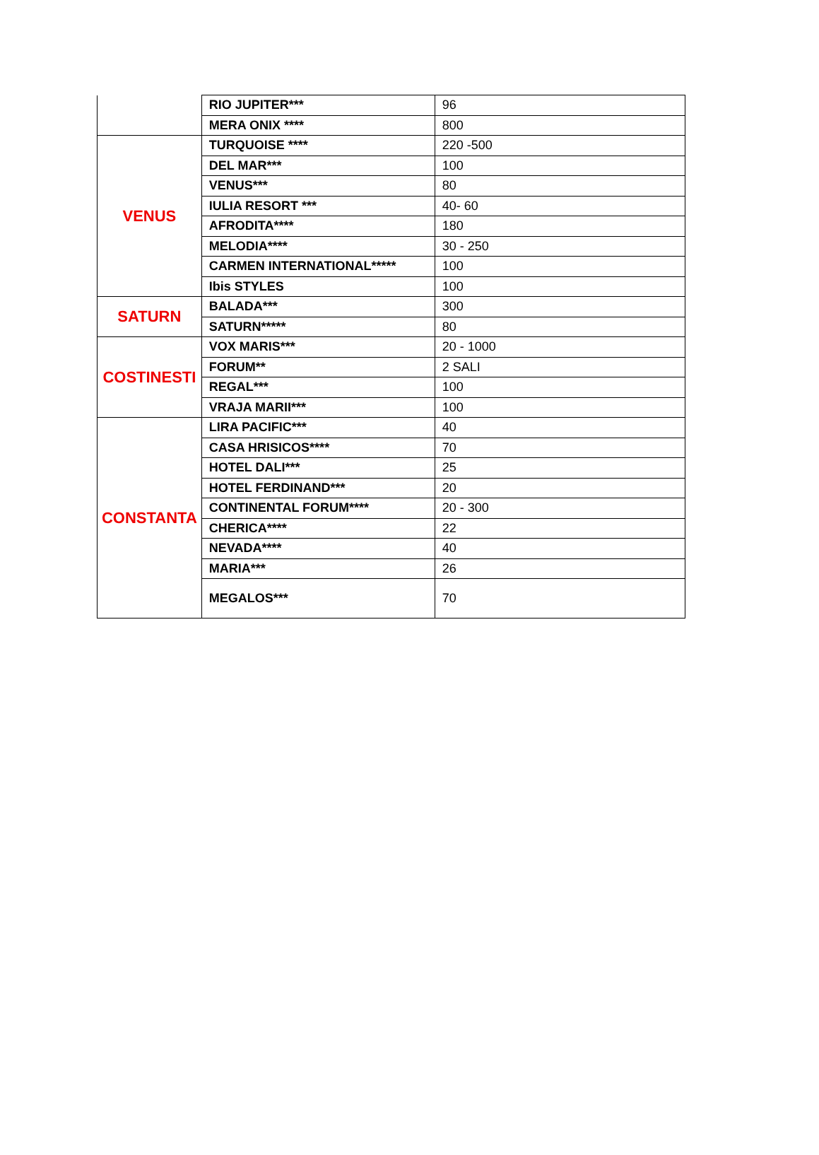| | RIO JUPITER*** | 96 |
| | MERA ONIX **** | 800 |
| VENUS | TURQUOISE **** | 220 -500 |
| | DEL MAR*** | 100 |
| | VENUS*** | 80 |
| | IULIA RESORT *** | 40- 60 |
| | AFRODITA**** | 180 |
| | MELODIA**** | 30 - 250 |
| | CARMEN INTERNATIONAL***** | 100 |
| | Ibis STYLES | 100 |
| SATURN | BALADA*** | 300 |
| | SATURN***** | 80 |
| COSTINESTI | VOX MARIS*** | 20 - 1000 |
| | FORUM** | 2 SALI |
| | REGAL*** | 100 |
| | VRAJA MARII*** | 100 |
| CONSTANTA | LIRA PACIFIC*** | 40 |
| | CASA HRISICOS**** | 70 |
| | HOTEL DALI*** | 25 |
| | HOTEL FERDINAND*** | 20 |
| | CONTINENTAL FORUM**** | 20 - 300 |
| | CHERICA**** | 22 |
| | NEVADA**** | 40 |
| | MARIA*** | 26 |
| | MEGALOS*** | 70 |